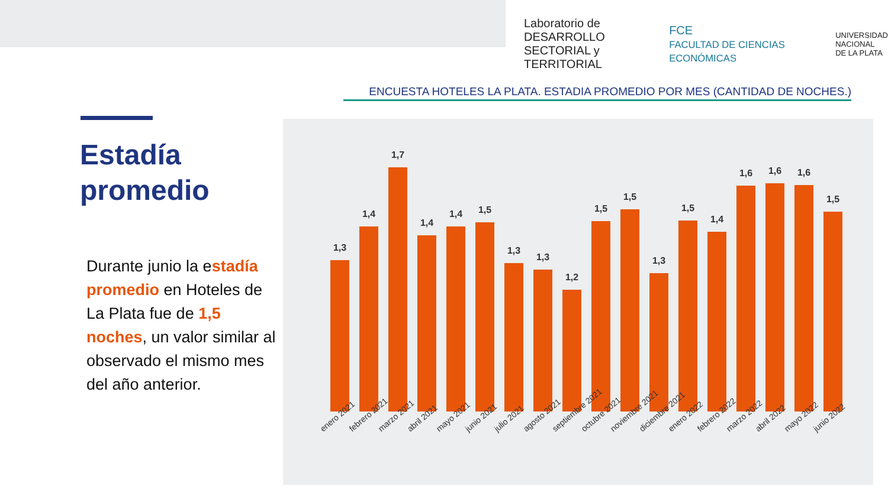Laboratorio de DESARROLLO
SECTORIAL y TERRITORIAL
FCE
FACULTAD DE CIENCIAS ECONÓMICAS
UNIVERSIDAD
NACIONAL
DE LA PLATA
ENCUESTA HOTELES LA PLATA. ESTADIA PROMEDIO POR MES (CANTIDAD DE NOCHES.)
Estadía
promedio
Durante junio la estadía promedio en Hoteles de La Plata fue de 1,5 noches, un valor similar al observado el mismo mes del año anterior.
1,3
1,4
1,7
1,4
1,4
1,5
1,3
1,3
1,2
1,5
1,5
1,3
1,5
1,4
1,6
1,6
1,6
1,5
enero 2021
febrero 2021
marzo 2021
abril 2021
mayo 2021
junio 2021
julio 2021
agosto 2021
septiembre 2021
octubre 2021
noviembre 2021
diciembre 2021
enero 2022
febrero 2022
marzo 2022
abril 2022
mayo 2022
junio 2022